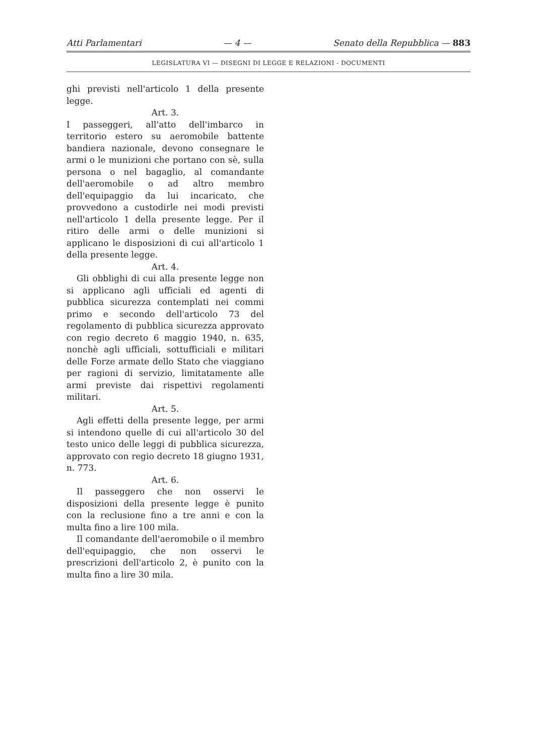Atti Parlamentari — 4 — Senato della Repubblica — 883
LEGISLATURA VI — DISEGNI DI LEGGE E RELAZIONI - DOCUMENTI
ghi previsti nell'articolo 1 della presente legge.
Art. 3.
I passeggeri, all'atto dell'imbarco in territorio estero su aeromobile battente bandiera nazionale, devono consegnare le armi o le munizioni che portano con sè, sulla persona o nel bagaglio, al comandante dell'aeromobile o ad altro membro dell'equipaggio da lui incaricato, che provvedono a custodirle nei modi previsti nell'articolo 1 della presente legge. Per il ritiro delle armi o delle munizioni si applicano le disposizioni di cui all'articolo 1 della presente legge.
Art. 4.
Gli obblighi di cui alla presente legge non si applicano agli ufficiali ed agenti di pubblica sicurezza contemplati nei commi primo e secondo dell'articolo 73 del regolamento di pubblica sicurezza approvato con regio decreto 6 maggio 1940, n. 635, nonchè agli ufficiali, sottufficiali e militari delle Forze armate dello Stato che viaggiano per ragioni di servizio, limitatamente alle armi previste dai rispettivi regolamenti militari.
Art. 5.
Agli effetti della presente legge, per armi si intendono quelle di cui all'articolo 30 del testo unico delle leggi di pubblica sicurezza, approvato con regio decreto 18 giugno 1931, n. 773.
Art. 6.
Il passeggero che non osservi le disposizioni della presente legge è punito con la reclusione fino a tre anni e con la multa fino a lire 100 mila.
Il comandante dell'aeromobile o il membro dell'equipaggio, che non osservi le prescrizioni dell'articolo 2, è punito con la multa fino a lire 30 mila.